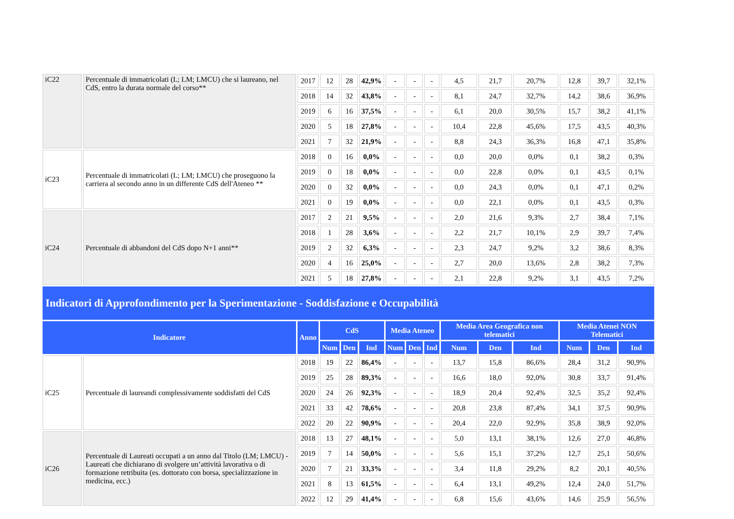| iC22 | Percentuale di immatricolati (L; LM; LMCU) che si laureano, nel CdS, entro la durata normale del corso** | 2017 | 12 | 28 | 42,9% | - | - | - | 4,5 | 21,7 | 20,7% | 12,8 | 39,7 | 32,1% |
| | | 2018 | 14 | 32 | 43,8% | - | - | - | 8,1 | 24,7 | 32,7% | 14,2 | 38,6 | 36,9% |
| | | 2019 | 6 | 16 | 37,5% | - | - | - | 6,1 | 20,0 | 30,5% | 15,7 | 38,2 | 41,1% |
| | | 2020 | 5 | 18 | 27,8% | - | - | - | 10,4 | 22,8 | 45,6% | 17,5 | 43,5 | 40,3% |
| | | 2021 | 7 | 32 | 21,9% | - | - | - | 8,8 | 24,3 | 36,3% | 16,8 | 47,1 | 35,8% |
| iC23 | Percentuale di immatricolati (L; LM; LMCU) che proseguono la carriera al secondo anno in un differente CdS dell'Ateneo ** | 2018 | 0 | 16 | 0,0% | - | - | - | 0,0 | 20,0 | 0,0% | 0,1 | 38,2 | 0,3% |
| | | 2019 | 0 | 18 | 0,0% | - | - | - | 0,0 | 22,8 | 0,0% | 0,1 | 43,5 | 0,1% |
| | | 2020 | 0 | 32 | 0,0% | - | - | - | 0,0 | 24,3 | 0,0% | 0,1 | 47,1 | 0,2% |
| | | 2021 | 0 | 19 | 0,0% | - | - | - | 0,0 | 22,1 | 0,0% | 0,1 | 43,5 | 0,3% |
| iC24 | Percentuale di abbandoni del CdS dopo N+1 anni** | 2017 | 2 | 21 | 9,5% | - | - | - | 2,0 | 21,6 | 9,3% | 2,7 | 38,4 | 7,1% |
| | | 2018 | 1 | 28 | 3,6% | - | - | - | 2,2 | 21,7 | 10,1% | 2,9 | 39,7 | 7,4% |
| | | 2019 | 2 | 32 | 6,3% | - | - | - | 2,3 | 24,7 | 9,2% | 3,2 | 38,6 | 8,3% |
| | | 2020 | 4 | 16 | 25,0% | - | - | - | 2,7 | 20,0 | 13,6% | 2,8 | 38,2 | 7,3% |
| | | 2021 | 5 | 18 | 27,8% | - | - | - | 2,1 | 22,8 | 9,2% | 3,1 | 43,5 | 7,2% |
| Indicatori di Approfondimento per la Sperimentazione - Soddisfazione e Occupabilità | | | | | | | | | | | | | | |
| Indicatore | | Anno | CdS | | | Media Ateneo | | | Media Area Geografica non telematici | | | Media Atenei NON Telematici | | |
| | | | Num | Den | Ind | Num | Den | Ind | Num | Den | Ind | Num | Den | Ind |
| iC25 | Percentuale di laureandi complessivamente soddisfatti del CdS | 2018 | 19 | 22 | 86,4% | - | - | - | 13,7 | 15,8 | 86,6% | 28,4 | 31,2 | 90,9% |
| | | 2019 | 25 | 28 | 89,3% | - | - | - | 16,6 | 18,0 | 92,0% | 30,8 | 33,7 | 91,4% |
| | | 2020 | 24 | 26 | 92,3% | - | - | - | 18,9 | 20,4 | 92,4% | 32,5 | 35,2 | 92,4% |
| | | 2021 | 33 | 42 | 78,6% | - | - | - | 20,8 | 23,8 | 87,4% | 34,1 | 37,5 | 90,9% |
| | | 2022 | 20 | 22 | 90,9% | - | - | - | 20,4 | 22,0 | 92,9% | 35,8 | 38,9 | 92,0% |
| iC26 | Percentuale di Laureati occupati a un anno dal Titolo (LM; LMCU) - Laureati che dichiarano di svolgere un’attività lavorativa o di formazione retribuita (es. dottorato con borsa, specializzazione in medicina, ecc.) | 2018 | 13 | 27 | 48,1% | - | - | - | 5,0 | 13,1 | 38,1% | 12,6 | 27,0 | 46,8% |
| | | 2019 | 7 | 14 | 50,0% | - | - | - | 5,6 | 15,1 | 37,2% | 12,7 | 25,1 | 50,6% |
| | | 2020 | 7 | 21 | 33,3% | - | - | - | 3,4 | 11,8 | 29,2% | 8,2 | 20,1 | 40,5% |
| | | 2021 | 8 | 13 | 61,5% | - | - | - | 6,4 | 13,1 | 49,2% | 12,4 | 24,0 | 51,7% |
| | | 2022 | 12 | 29 | 41,4% | - | - | - | 6,8 | 15,6 | 43,6% | 14,6 | 25,9 | 56,5% |